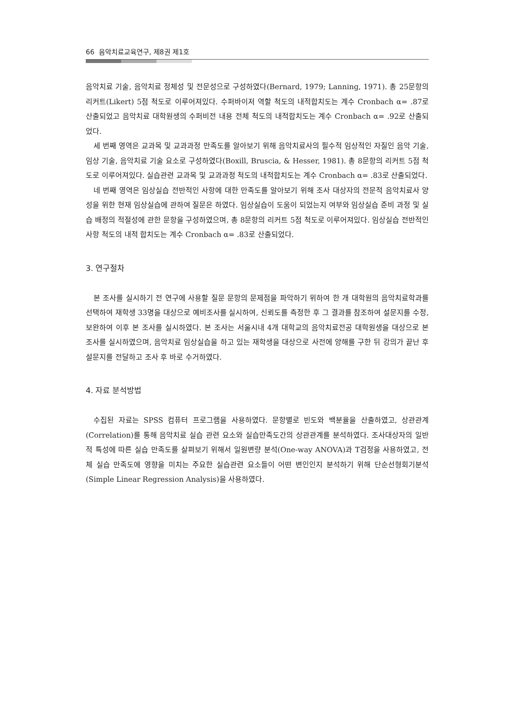66 음악치료교육연구, 제8권 제1호
음악치료 기술, 음악치료 정체성 및 전문성으로 구성하였다(Bernard, 1979; Lanning, 1971). 총 25문항의 리커트(Likert) 5점 척도로 이루어져있다. 수퍼바이저 역할 척도의 내적합치도는 계수 Cronbach α= .87로 산출되었고 음악치료 대학원생의 수퍼비전 내용 전체 척도의 내적합치도는 계수 Cronbach α= .92로 산출되었다.
세 번째 영역은 교과목 및 교과과정 만족도를 알아보기 위해 음악치료사의 필수적 임상적인 자질인 음악 기술, 임상 기술, 음악치료 기술 요소로 구성하였다(Boxill, Bruscia, & Hesser, 1981). 총 8문항의 리커트 5점 척도로 이루어져있다. 실습관련 교과목 및 교과과정 척도의 내적합치도는 계수 Cronbach α= .83로 산출되었다.
네 번째 영역은 임상실습 전반적인 사항에 대한 만족도를 알아보기 위해 조사 대상자의 전문적 음악치료사 양성을 위한 현재 임상실습에 관하여 질문은 하였다. 임상실습이 도움이 되었는지 여부와 임상실습 준비 과정 및 실습 배정의 적절성에 관한 문항을 구성하였으며, 총 8문항의 리커트 5점 척도로 이루어져있다. 임상실습 전반적인 사항 척도의 내적 합치도는 계수 Cronbach α= .83로 산출되었다.
3. 연구절차
본 조사를 실시하기 전 연구에 사용할 질문 문항의 문제점을 파악하기 위하여 한 개 대학원의 음악치료학과를 선택하여 재학생 33명을 대상으로 예비조사를 실시하여, 신뢰도를 측정한 후 그 결과를 참조하여 설문지를 수정, 보완하여 이후 본 조사를 실시하였다. 본 조사는 서울시내 4개 대학교의 음악치료전공 대학원생을 대상으로 본 조사를 실시하였으며, 음악치료 임상실습을 하고 있는 재학생을 대상으로 사전에 양해를 구한 뒤 강의가 끝난 후 설문지를 전달하고 조사 후 바로 수거하였다.
4. 자료 분석방법
수집된 자료는 SPSS 컴퓨터 프로그램을 사용하였다. 문항별로 빈도와 백분율을 산출하였고, 상관관계(Correlation)를 통해 음악치료 실습 관련 요소와 실습만족도간의 상관관계를 분석하였다. 조사대상자의 일반적 특성에 따른 실습 만족도를 살펴보기 위해서 일원변량 분석(One-way ANOVA)과 T검정을 사용하였고, 전체 실습 만족도에 영향을 미치는 주요한 실습관련 요소들이 어떤 변인인지 분석하기 위해 단순선형회기분석(Simple Linear Regression Analysis)을 사용하였다.